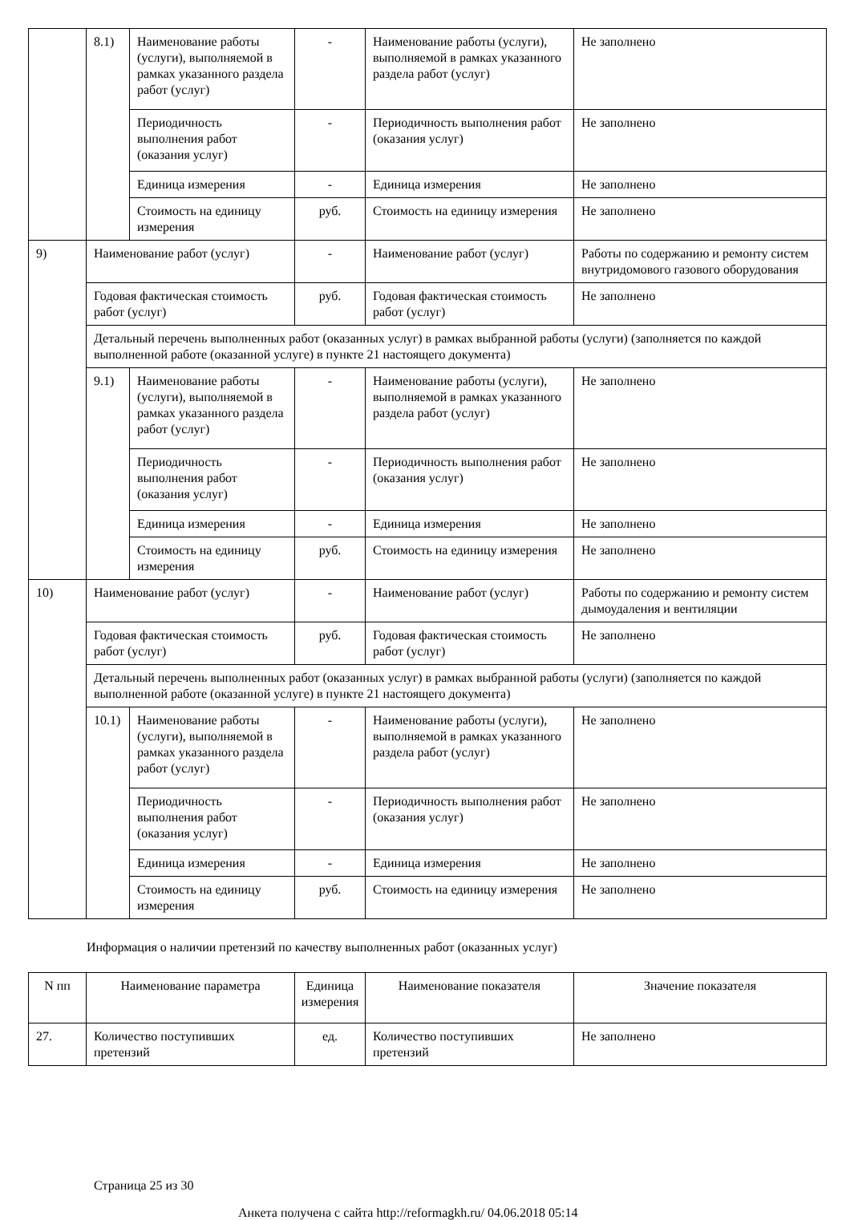| | 8.1) | Наименование работы (услуги), выполняемой в рамках указанного раздела работ (услуг) | - | Наименование работы (услуги), выполняемой в рамках указанного раздела работ (услуг) | Не заполнено |
| | | Периодичность выполнения работ (оказания услуг) | - | Периодичность выполнения работ (оказания услуг) | Не заполнено |
| | | Единица измерения | - | Единица измерения | Не заполнено |
| | | Стоимость на единицу измерения | руб. | Стоимость на единицу измерения | Не заполнено |
| 9) | Наименование работ (услуг) | | - | Наименование работ (услуг) | Работы по содержанию и ремонту систем внутридомового газового оборудования |
| | Годовая фактическая стоимость работ (услуг) | | руб. | Годовая фактическая стоимость работ (услуг) | Не заполнено |
| | Детальный перечень выполненных работ (оказанных услуг) в рамках выбранной работы (услуги) (заполняется по каждой выполненной работе (оказанной услуге) в пункте 21 настоящего документа) | | | | |
| | 9.1) | Наименование работы (услуги), выполняемой в рамках указанного раздела работ (услуг) | - | Наименование работы (услуги), выполняемой в рамках указанного раздела работ (услуг) | Не заполнено |
| | | Периодичность выполнения работ (оказания услуг) | - | Периодичность выполнения работ (оказания услуг) | Не заполнено |
| | | Единица измерения | - | Единица измерения | Не заполнено |
| | | Стоимость на единицу измерения | руб. | Стоимость на единицу измерения | Не заполнено |
| 10) | Наименование работ (услуг) | | - | Наименование работ (услуг) | Работы по содержанию и ремонту систем дымоудаления и вентиляции |
| | Годовая фактическая стоимость работ (услуг) | | руб. | Годовая фактическая стоимость работ (услуг) | Не заполнено |
| | Детальный перечень выполненных работ (оказанных услуг) в рамках выбранной работы (услуги) (заполняется по каждой выполненной работе (оказанной услуге) в пункте 21 настоящего документа) | | | | |
| | 10.1) | Наименование работы (услуги), выполняемой в рамках указанного раздела работ (услуг) | - | Наименование работы (услуги), выполняемой в рамках указанного раздела работ (услуг) | Не заполнено |
| | | Периодичность выполнения работ (оказания услуг) | - | Периодичность выполнения работ (оказания услуг) | Не заполнено |
| | | Единица измерения | - | Единица измерения | Не заполнено |
| | | Стоимость на единицу измерения | руб. | Стоимость на единицу измерения | Не заполнено |
Информация о наличии претензий по качеству выполненных работ (оказанных услуг)
| N пп | Наименование параметра | Единица измерения | Наименование показателя | Значение показателя |
| --- | --- | --- | --- | --- |
| 27. | Количество поступивших претензий | ед. | Количество поступивших претензий | Не заполнено |
Страница 25 из 30
Анкета получена с сайта http://reformagkh.ru/ 04.06.2018 05:14